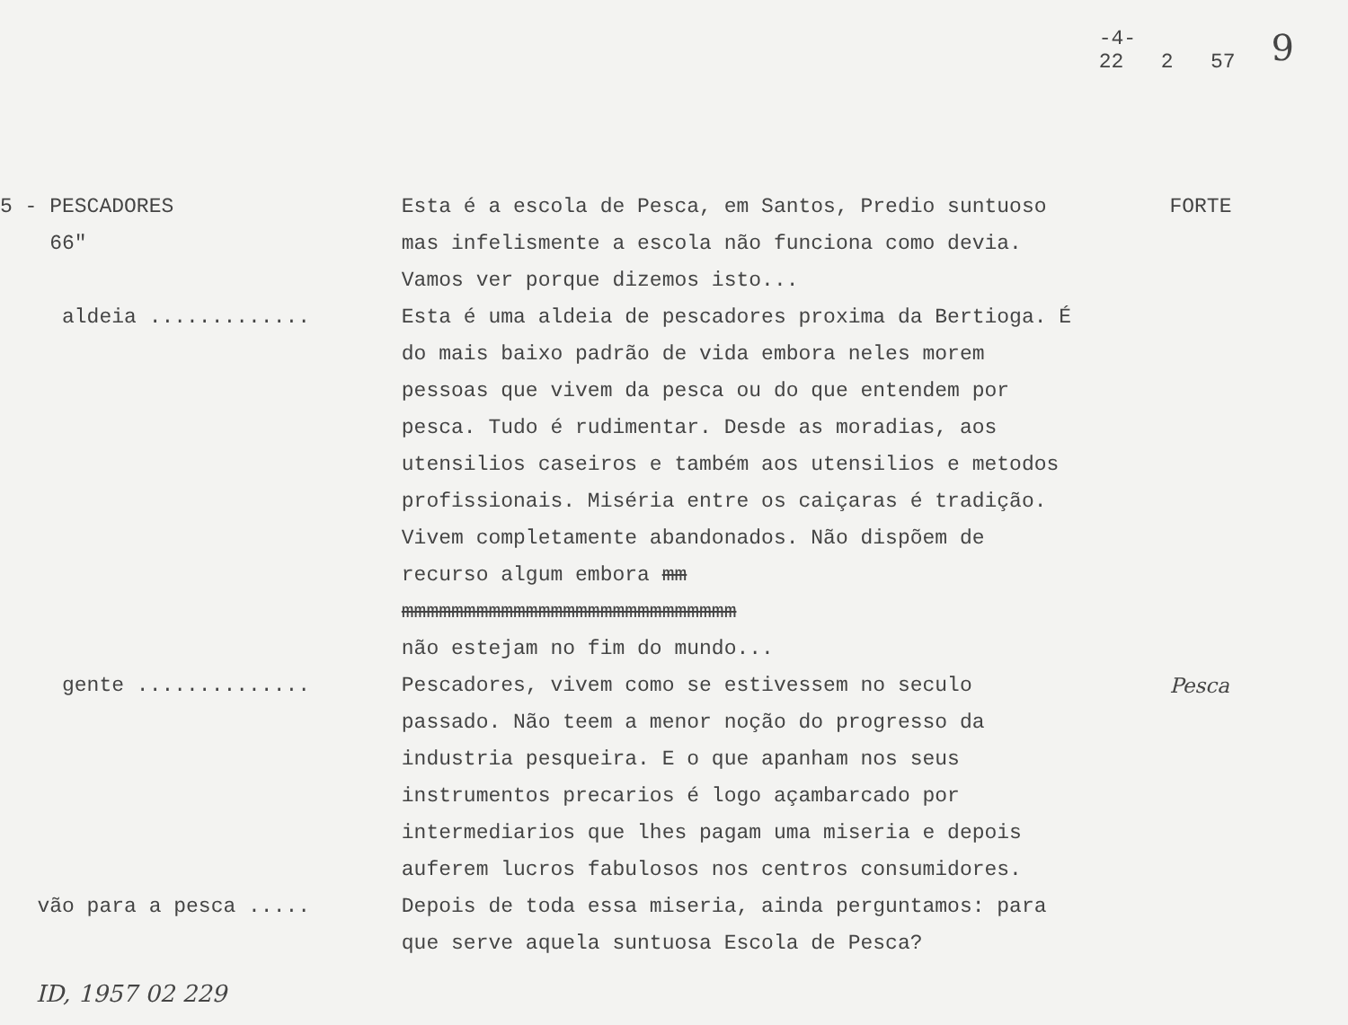-4-
22 2 57
9
5 - PESCADORES 66"
Esta é a escola de Pesca, em Santos, Predio suntuoso mas infelismente a escola não funciona como devia. Vamos ver porque dizemos isto...
FORTE
aldeia .............
Esta é uma aldeia de pescadores proxima da Bertioga. É do mais baixo padrão de vida embora neles morem pessoas que vivem da pesca ou do que entendem por pesca. Tudo é rudimentar. Desde as moradias, aos utensilios caseiros e também aos utensilios e metodos profissionais. Miséria entre os caiçaras é tradição. Vivem completamente abandonados. Não dispõem de recurso algum embora mm
mmmmmmmmmmmmmmmmmmmmmmmmmmm
não estejam no fim do mundo...
gente ..............
Pescadores, vivem como se estivessem no seculo passado. Não teem a menor noção do progresso da industria pesqueira. E o que apanham nos seus instrumentos precarios é logo açambarcado por intermediarios que lhes pagam uma miseria e depois auferem lucros fabulosos nos centros consumidores.
Pesca
vão para a pesca .....
Depois de toda essa miseria, ainda perguntamos: para que serve aquela suntuosa Escola de Pesca?
ID, 1957 02 229